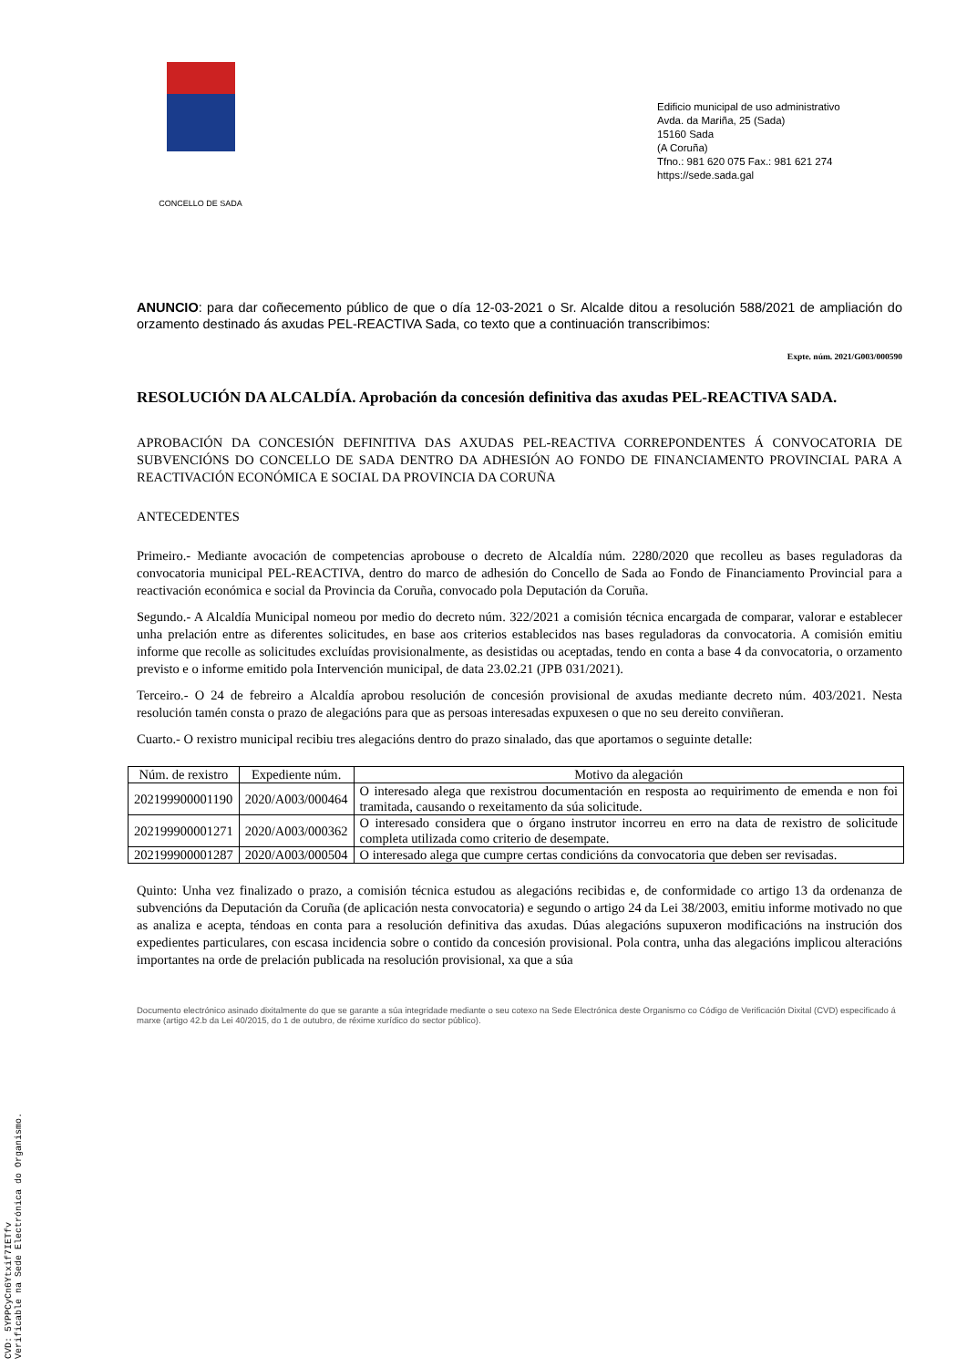CONCELLO DE SADA
Edificio municipal de uso administrativo
Avda. da Mariña, 25 (Sada)
15160 Sada
(A Coruña)
Tfno.: 981 620 075 Fax.: 981 621 274
https://sede.sada.gal
ANUNCIO: para dar coñecemento público de que o día 12-03-2021 o Sr. Alcalde ditou a resolución 588/2021 de ampliación do orzamento destinado ás axudas PEL-REACTIVA Sada, co texto que a continuación transcribimos:
Expte. núm. 2021/G003/000590
RESOLUCIÓN DA ALCALDÍA. Aprobación da concesión definitiva das axudas PEL-REACTIVA SADA.
APROBACIÓN DA CONCESIÓN DEFINITIVA DAS AXUDAS PEL-REACTIVA CORREPONDENTES Á CONVOCATORIA DE SUBVENCIÓNS DO CONCELLO DE SADA DENTRO DA ADHESIÓN AO FONDO DE FINANCIAMENTO PROVINCIAL PARA A REACTIVACIÓN ECONÓMICA E SOCIAL DA PROVINCIA DA CORUÑA
ANTECEDENTES
Primeiro.- Mediante avocación de competencias aprobouse o decreto de Alcaldía núm. 2280/2020 que recolleu as bases reguladoras da convocatoria municipal PEL-REACTIVA, dentro do marco de adhesión do Concello de Sada ao Fondo de Financiamento Provincial para a reactivación económica e social da Provincia da Coruña, convocado pola Deputación da Coruña.
Segundo.- A Alcaldía Municipal nomeou por medio do decreto núm. 322/2021 a comisión técnica encargada de comparar, valorar e establecer unha prelación entre as diferentes solicitudes, en base aos criterios establecidos nas bases reguladoras da convocatoria. A comisión emitiu informe que recolle as solicitudes excluídas provisionalmente, as desistidas ou aceptadas, tendo en conta a base 4 da convocatoria, o orzamento previsto e o informe emitido pola Intervención municipal, de data 23.02.21 (JPB 031/2021).
Terceiro.- O 24 de febreiro a Alcaldía aprobou resolución de concesión provisional de axudas mediante decreto núm. 403/2021. Nesta resolución tamén consta o prazo de alegacións para que as persoas interesadas expuxesen o que no seu dereito conviñeran.
Cuarto.- O rexistro municipal recibiu tres alegacións dentro do prazo sinalado, das que aportamos o seguinte detalle:
| Núm. de rexistro | Expediente núm. | Motivo da alegación |
| --- | --- | --- |
| 202199900001190 | 2020/A003/000464 | O interesado alega que rexistrou documentación en resposta ao requirimento de emenda e non foi tramitada, causando o rexeitamento da súa solicitude. |
| 202199900001271 | 2020/A003/000362 | O interesado considera que o órgano instrutor incorreu en erro na data de rexistro de solicitude completa utilizada como criterio de desempate. |
| 202199900001287 | 2020/A003/000504 | O interesado alega que cumpre certas condicións da convocatoria que deben ser revisadas. |
Quinto: Unha vez finalizado o prazo, a comisión técnica estudou as alegacións recibidas e, de conformidade co artigo 13 da ordenanza de subvencións da Deputación da Coruña (de aplicación nesta convocatoria) e segundo o artigo 24 da Lei 38/2003, emitiu informe motivado no que as analiza e acepta, téndoas en conta para a resolución definitiva das axudas. Dúas alegacións supuxeron modificacións na instrución dos expedientes particulares, con escasa incidencia sobre o contido da concesión provisional. Pola contra, unha das alegacións implicou alteracións importantes na orde de prelación publicada na resolución provisional, xa que a súa
Documento electrónico asinado dixitalmente do que se garante a súa integridade mediante o seu cotexo na Sede Electrónica deste Organismo co Código de Verificación Dixital (CVD) especificado á marxe (artigo 42.b da Lei 40/2015, do 1 de outubro, de réxime xurídico do sector público).
CVD: 5YPPCyCn6Ytxif7IETfv
Verificable na Sede Electrónica do Organismo.